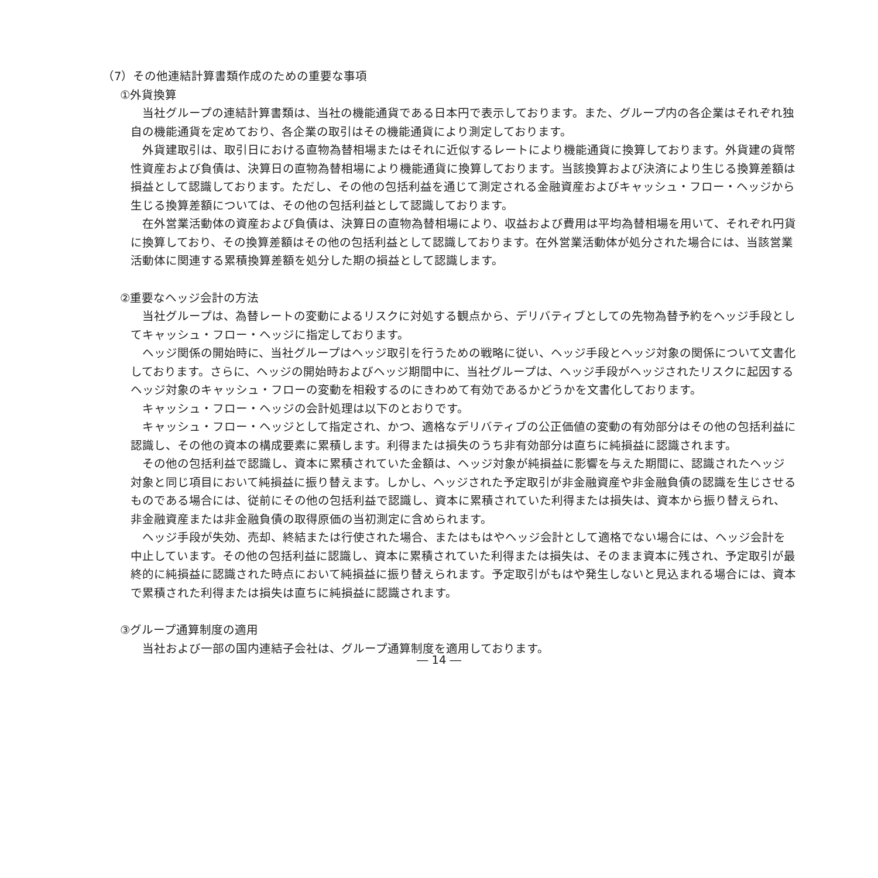（7）その他連結計算書類作成のための重要な事項
①外貨換算
　当社グループの連結計算書類は、当社の機能通貨である日本円で表示しております。また、グループ内の各企業はそれぞれ独自の機能通貨を定めており、各企業の取引はその機能通貨により測定しております。
　外貨建取引は、取引日における直物為替相場またはそれに近似するレートにより機能通貨に換算しております。外貨建の貨幣性資産および負債は、決算日の直物為替相場により機能通貨に換算しております。当該換算および決済により生じる換算差額は損益として認識しております。ただし、その他の包括利益を通じて測定される金融資産およびキャッシュ・フロー・ヘッジから生じる換算差額については、その他の包括利益として認識しております。
　在外営業活動体の資産および負債は、決算日の直物為替相場により、収益および費用は平均為替相場を用いて、それぞれ円貨に換算しており、その換算差額はその他の包括利益として認識しております。在外営業活動体が処分された場合には、当該営業活動体に関連する累積換算差額を処分した期の損益として認識します。
②重要なヘッジ会計の方法
　当社グループは、為替レートの変動によるリスクに対処する観点から、デリバティブとしての先物為替予約をヘッジ手段としてキャッシュ・フロー・ヘッジに指定しております。
　ヘッジ関係の開始時に、当社グループはヘッジ取引を行うための戦略に従い、ヘッジ手段とヘッジ対象の関係について文書化しております。さらに、ヘッジの開始時およびヘッジ期間中に、当社グループは、ヘッジ手段がヘッジされたリスクに起因するヘッジ対象のキャッシュ・フローの変動を相殺するのにきわめて有効であるかどうかを文書化しております。
　キャッシュ・フロー・ヘッジの会計処理は以下のとおりです。
　キャッシュ・フロー・ヘッジとして指定され、かつ、適格なデリバティブの公正価値の変動の有効部分はその他の包括利益に認識し、その他の資本の構成要素に累積します。利得または損失のうち非有効部分は直ちに純損益に認識されます。
　その他の包括利益で認識し、資本に累積されていた金額は、ヘッジ対象が純損益に影響を与えた期間に、認識されたヘッジ対象と同じ項目において純損益に振り替えます。しかし、ヘッジされた予定取引が非金融資産や非金融負債の認識を生じさせるものである場合には、従前にその他の包括利益で認識し、資本に累積されていた利得または損失は、資本から振り替えられ、非金融資産または非金融負債の取得原価の当初測定に含められます。
　ヘッジ手段が失効、売却、終結または行使された場合、またはもはやヘッジ会計として適格でない場合には、ヘッジ会計を中止しています。その他の包括利益に認識し、資本に累積されていた利得または損失は、そのまま資本に残され、予定取引が最終的に純損益に認識された時点において純損益に振り替えられます。予定取引がもはや発生しないと見込まれる場合には、資本で累積された利得または損失は直ちに純損益に認識されます。
③グループ通算制度の適用
　当社および一部の国内連結子会社は、グループ通算制度を適用しております。
― 14 ―